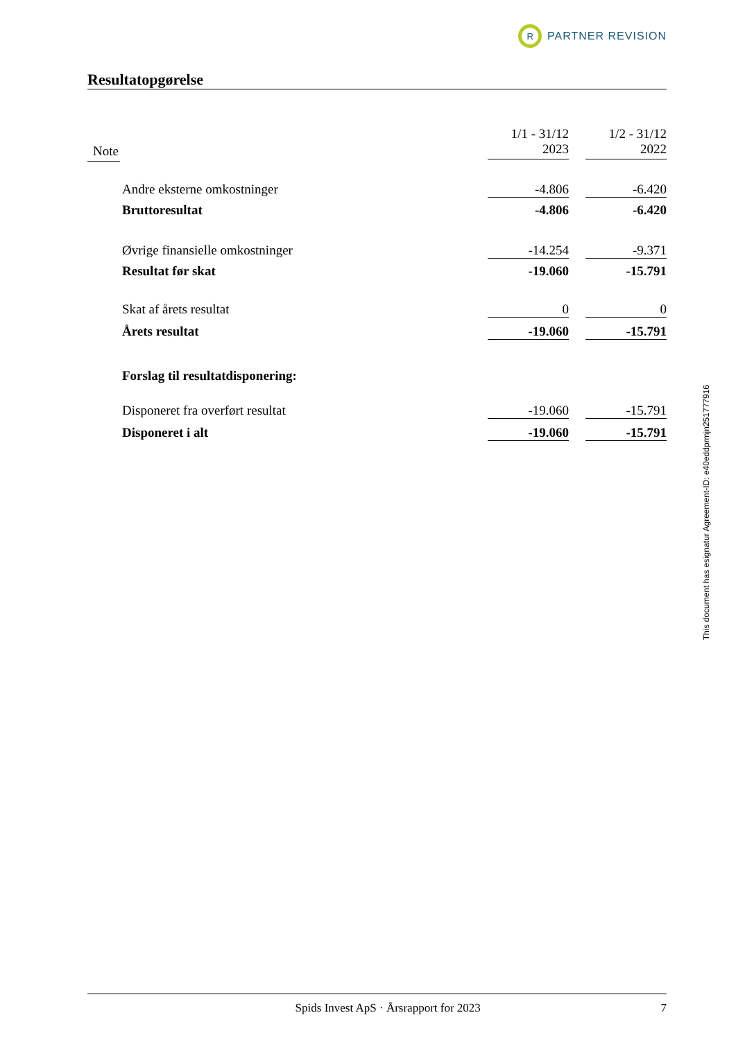R
PARTNER REVISION
Resultatopgørelse
| Note | | 1/1 - 31/12 2023 | | 1/2 - 31/12 2022 |
| --- | --- | --- | --- | --- |
| | Andre eksterne omkostninger | -4.806 | | -6.420 |
| | Bruttoresultat | -4.806 | | -6.420 |
| | Øvrige finansielle omkostninger | -14.254 | | -9.371 |
| | Resultat før skat | -19.060 | | -15.791 |
| | Skat af årets resultat | 0 | | 0 |
| | Årets resultat | -19.060 | | -15.791 |
| | Forslag til resultatdisponering: | | | |
| | Disponeret fra overført resultat | -19.060 | | -15.791 |
| | Disponeret i alt | -19.060 | | -15.791 |
Spids Invest ApS · Årsrapport for 2023 7
This document has esignatur Agreement-ID: e40eddprmjn251777916